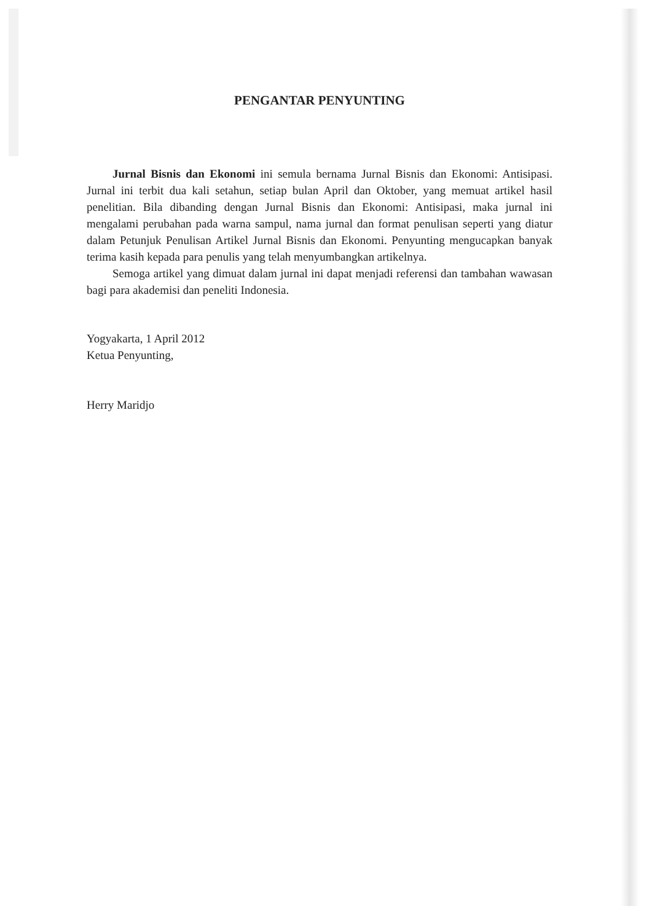PENGANTAR PENYUNTING
Jurnal Bisnis dan Ekonomi ini semula bernama Jurnal Bisnis dan Ekonomi: Antisipasi. Jurnal ini terbit dua kali setahun, setiap bulan April dan Oktober, yang memuat artikel hasil penelitian. Bila dibanding dengan Jurnal Bisnis dan Ekonomi: Antisipasi, maka jurnal ini mengalami perubahan pada warna sampul, nama jurnal dan format penulisan seperti yang diatur dalam Petunjuk Penulisan Artikel Jurnal Bisnis dan Ekonomi. Penyunting mengucapkan banyak terima kasih kepada para penulis yang telah menyumbangkan artikelnya.
Semoga artikel yang dimuat dalam jurnal ini dapat menjadi referensi dan tambahan wawasan bagi para akademisi dan peneliti Indonesia.
Yogyakarta, 1 April 2012
Ketua Penyunting,
Herry Maridjo